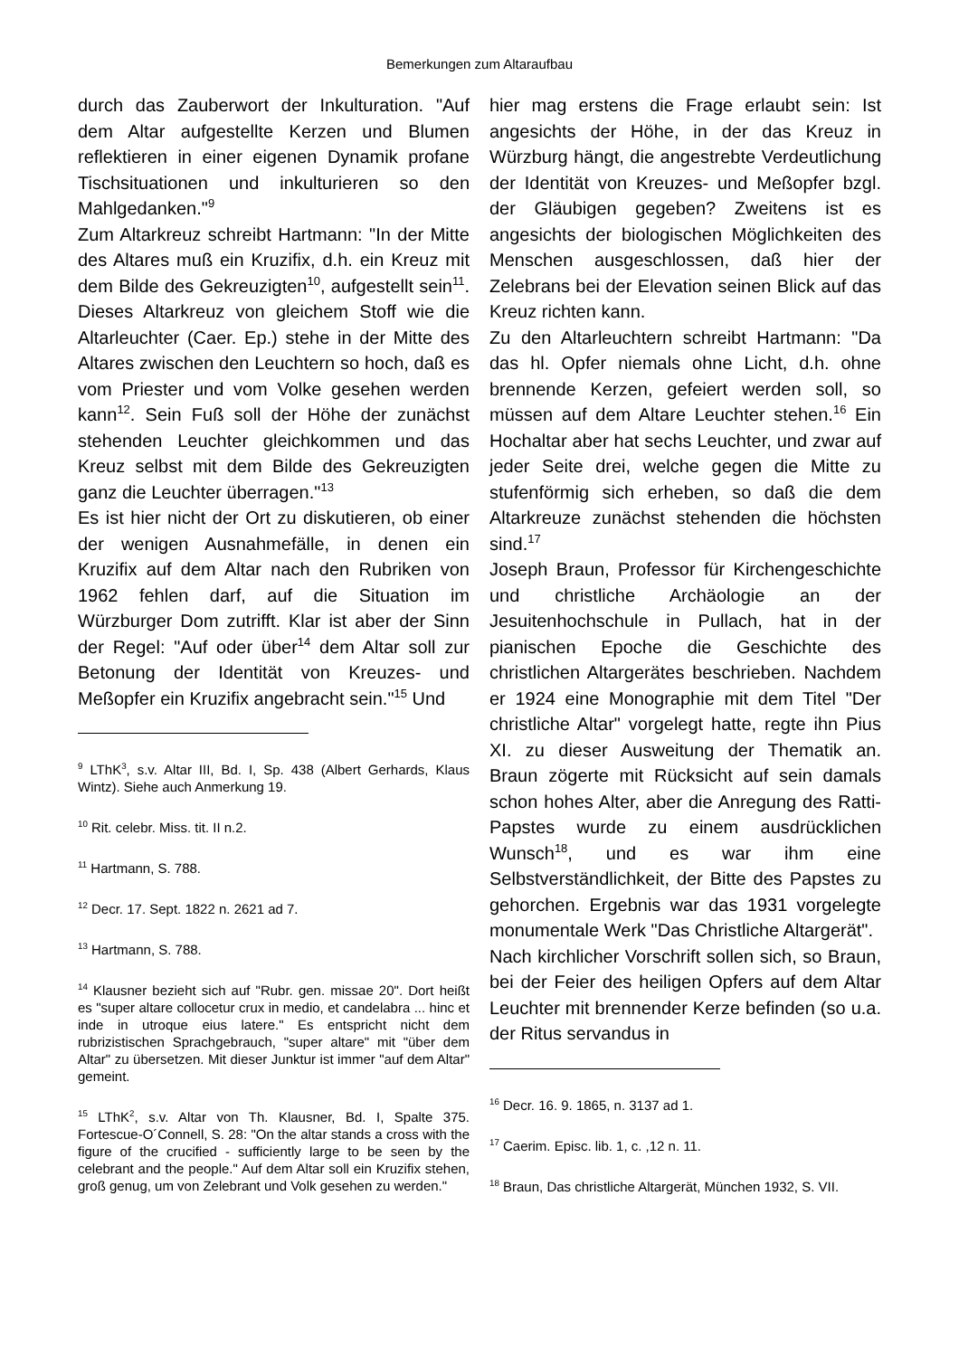Bemerkungen zum Altaraufbau
durch das Zauberwort der Inkulturation. "Auf dem Altar aufgestellte Kerzen und Blumen reflektieren in einer eigenen Dynamik profane Tischsituationen und inkulturieren so den Mahlgedanken."<sup>9</sup>
Zum Altarkreuz schreibt Hartmann: "In der Mitte des Altares muß ein Kruzifix, d.h. ein Kreuz mit dem Bilde des Gekreuzigten<sup>10</sup>, aufgestellt sein<sup>11</sup>. Dieses Altarkreuz von gleichem Stoff wie die Altarleuchter (Caer. Ep.) stehe in der Mitte des Altares zwischen den Leuchtern so hoch, daß es vom Priester und vom Volke gesehen werden kann<sup>12</sup>. Sein Fuß soll der Höhe der zunächst stehenden Leuchter gleichkommen und das Kreuz selbst mit dem Bilde des Gekreuzigten ganz die Leuchter überragen."<sup>13</sup>
Es ist hier nicht der Ort zu diskutieren, ob einer der wenigen Ausnahmefälle, in denen ein Kruzifix auf dem Altar nach den Rubriken von 1962 fehlen darf, auf die Situation im Würzburger Dom zutrifft. Klar ist aber der Sinn der Regel: "Auf oder über<sup>14</sup> dem Altar soll zur Betonung der Identität von Kreuzes- und Meßopfer ein Kruzifix angebracht sein."<sup>15</sup> Und
<sup>9</sup> LThK<sup>3</sup>, s.v. Altar III, Bd. I, Sp. 438 (Albert Gerhards, Klaus Wintz). Siehe auch Anmerkung 19.
<sup>10</sup> Rit. celebr. Miss. tit. II n.2.
<sup>11</sup> Hartmann, S. 788.
<sup>12</sup> Decr. 17. Sept. 1822 n. 2621 ad 7.
<sup>13</sup> Hartmann, S. 788.
<sup>14</sup> Klausner bezieht sich auf "Rubr. gen. missae 20". Dort heißt es "super altare collocetur crux in medio, et candelabra ... hinc et inde in utroque eius latere." Es entspricht nicht dem rubrizistischen Sprachgebrauch, "super altare" mit "über dem Altar" zu übersetzen. Mit dieser Junktur ist immer "auf dem Altar" gemeint.
<sup>15</sup> LThK<sup>2</sup>, s.v. Altar von Th. Klausner, Bd. I, Spalte 375. Fortescue-O´Connell, S. 28: "On the altar stands a cross with the figure of the crucified - sufficiently large to be seen by the celebrant and the people." Auf dem Altar soll ein Kruzifix stehen, groß genug, um von Zelebrant und Volk gesehen zu werden."
hier mag erstens die Frage erlaubt sein: Ist angesichts der Höhe, in der das Kreuz in Würzburg hängt, die angestrebte Verdeutlichung der Identität von Kreuzes- und Meßopfer bzgl. der Gläubigen gegeben? Zweitens ist es angesichts der biologischen Möglichkeiten des Menschen ausgeschlossen, daß hier der Zelebrans bei der Elevation seinen Blick auf das Kreuz richten kann.
Zu den Altarleuchtern schreibt Hartmann: "Da das hl. Opfer niemals ohne Licht, d.h. ohne brennende Kerzen, gefeiert werden soll, so müssen auf dem Altare Leuchter stehen.<sup>16</sup> Ein Hochaltar aber hat sechs Leuchter, und zwar auf jeder Seite drei, welche gegen die Mitte zu stufenförmig sich erheben, so daß die dem Altarkreuze zunächst stehenden die höchsten sind.<sup>17</sup>
Joseph Braun, Professor für Kirchengeschichte und christliche Archäologie an der Jesuitenhochschule in Pullach, hat in der pianischen Epoche die Geschichte des christlichen Altargerätes beschrieben. Nachdem er 1924 eine Monographie mit dem Titel "Der christliche Altar" vorgelegt hatte, regte ihn Pius XI. zu dieser Ausweitung der Thematik an. Braun zögerte mit Rücksicht auf sein damals schon hohes Alter, aber die Anregung des Ratti-Papstes wurde zu einem ausdrücklichen Wunsch<sup>18</sup>, und es war ihm eine Selbstverständlichkeit, der Bitte des Papstes zu gehorchen. Ergebnis war das 1931 vorgelegte monumentale Werk "Das Christliche Altargerät".
Nach kirchlicher Vorschrift sollen sich, so Braun, bei der Feier des heiligen Opfers auf dem Altar Leuchter mit brennender Kerze befinden (so u.a. der Ritus servandus in
<sup>16</sup> Decr. 16. 9. 1865, n. 3137 ad 1.
<sup>17</sup> Caerim. Episc. lib. 1, c. ,12 n. 11.
<sup>18</sup> Braun, Das christliche Altargerät, München 1932, S. VII.